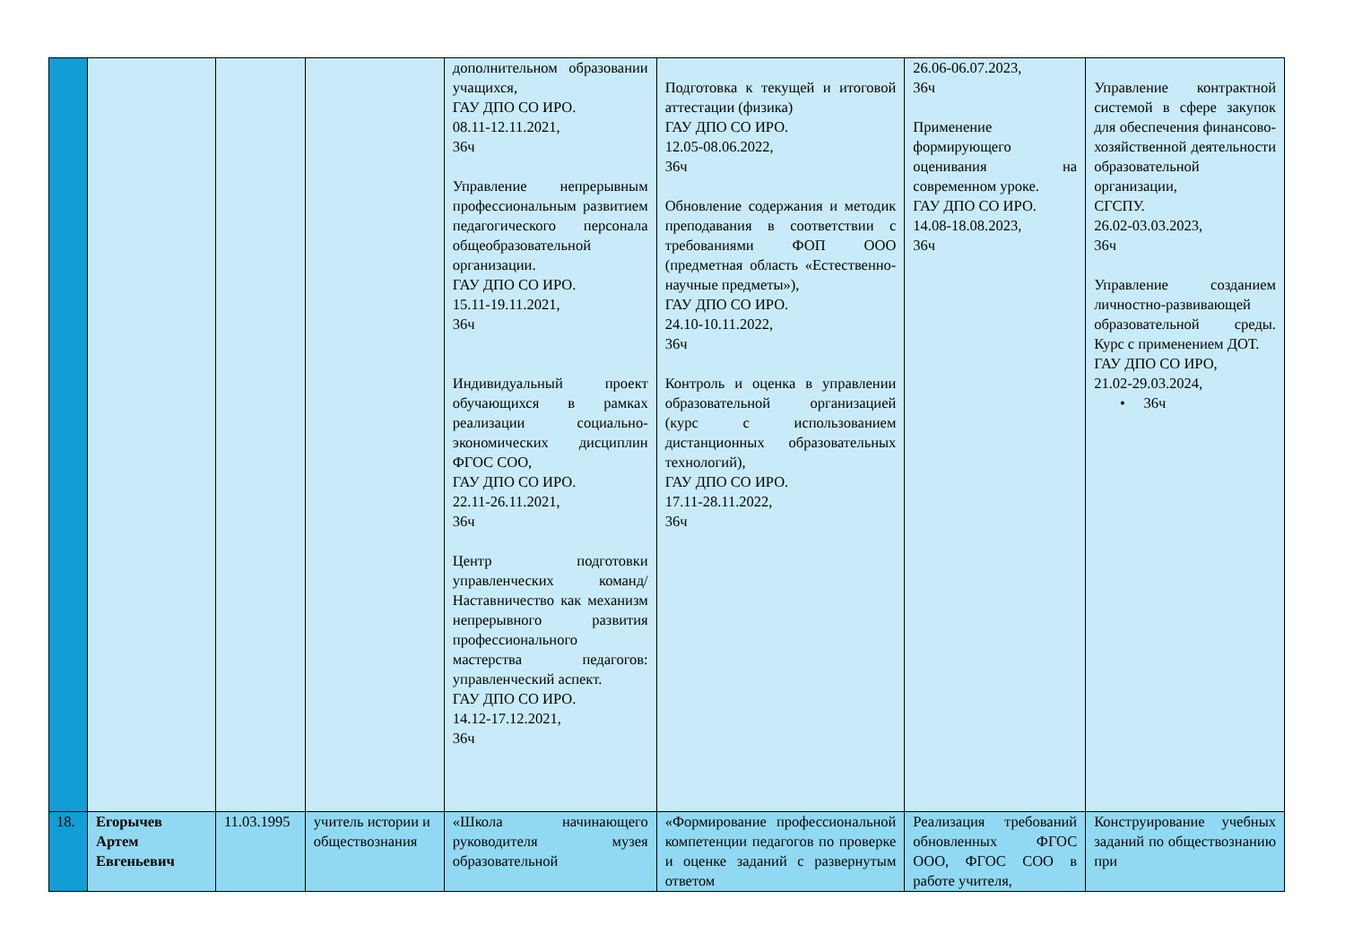| | | | | дополнительном образовании учащихся, ГАУ ДПО СО ИРО. 08.11-12.11.2021, 36ч Управление непрерывным профессиональным развитием педагогического персонала общеобразовательной организации. ГАУ ДПО СО ИРО. 15.11-19.11.2021, 36ч Индивидуальный проект обучающихся в рамках реализации социально-экономических дисциплин ФГОС СОО, ГАУ ДПО СО ИРО. 22.11-26.11.2021, 36ч Центр подготовки управленческих команд/ Наставничество как механизм непрерывного развития профессионального мастерства педагогов: управленческий аспект. ГАУ ДПО СО ИРО. 14.12-17.12.2021, 36ч | Подготовка к текущей и итоговой аттестации (физика) ГАУ ДПО СО ИРО. 12.05-08.06.2022, 36ч Обновление содержания и методик преподавания в соответствии с требованиями ФОП ООО (предметная область «Естественно-научные предметы»), ГАУ ДПО СО ИРО. 24.10-10.11.2022, 36ч Контроль и оценка в управлении образовательной организацией (курс с использованием дистанционных образовательных технологий), ГАУ ДПО СО ИРО. 17.11-28.11.2022, 36ч | 26.06-06.07.2023, 36ч Применение формирующего оценивания на современном уроке. ГАУ ДПО СО ИРО. 14.08-18.08.2023, 36ч | Управление контрактной системой в сфере закупок для обеспечения финансово-хозяйственной деятельности образовательной организации, СГСПУ. 26.02-03.03.2023, 36ч Управление созданием личностно-развивающей образовательной среды. Курс с применением ДОТ. ГАУ ДПО СО ИРО, 21.02-29.03.2024, • 36ч |
| 18. | Егорычев Артем Евгеньевич | 11.03.1995 | учитель истории и обществознания | «Школа начинающего руководителя музея образовательной | «Формирование профессиональной компетенции педагогов по проверке и оценке заданий с развернутым ответом | Реализация требований обновленных ФГОС ООО, ФГОС СОО в работе учителя, | Конструирование учебных заданий по обществознанию при |